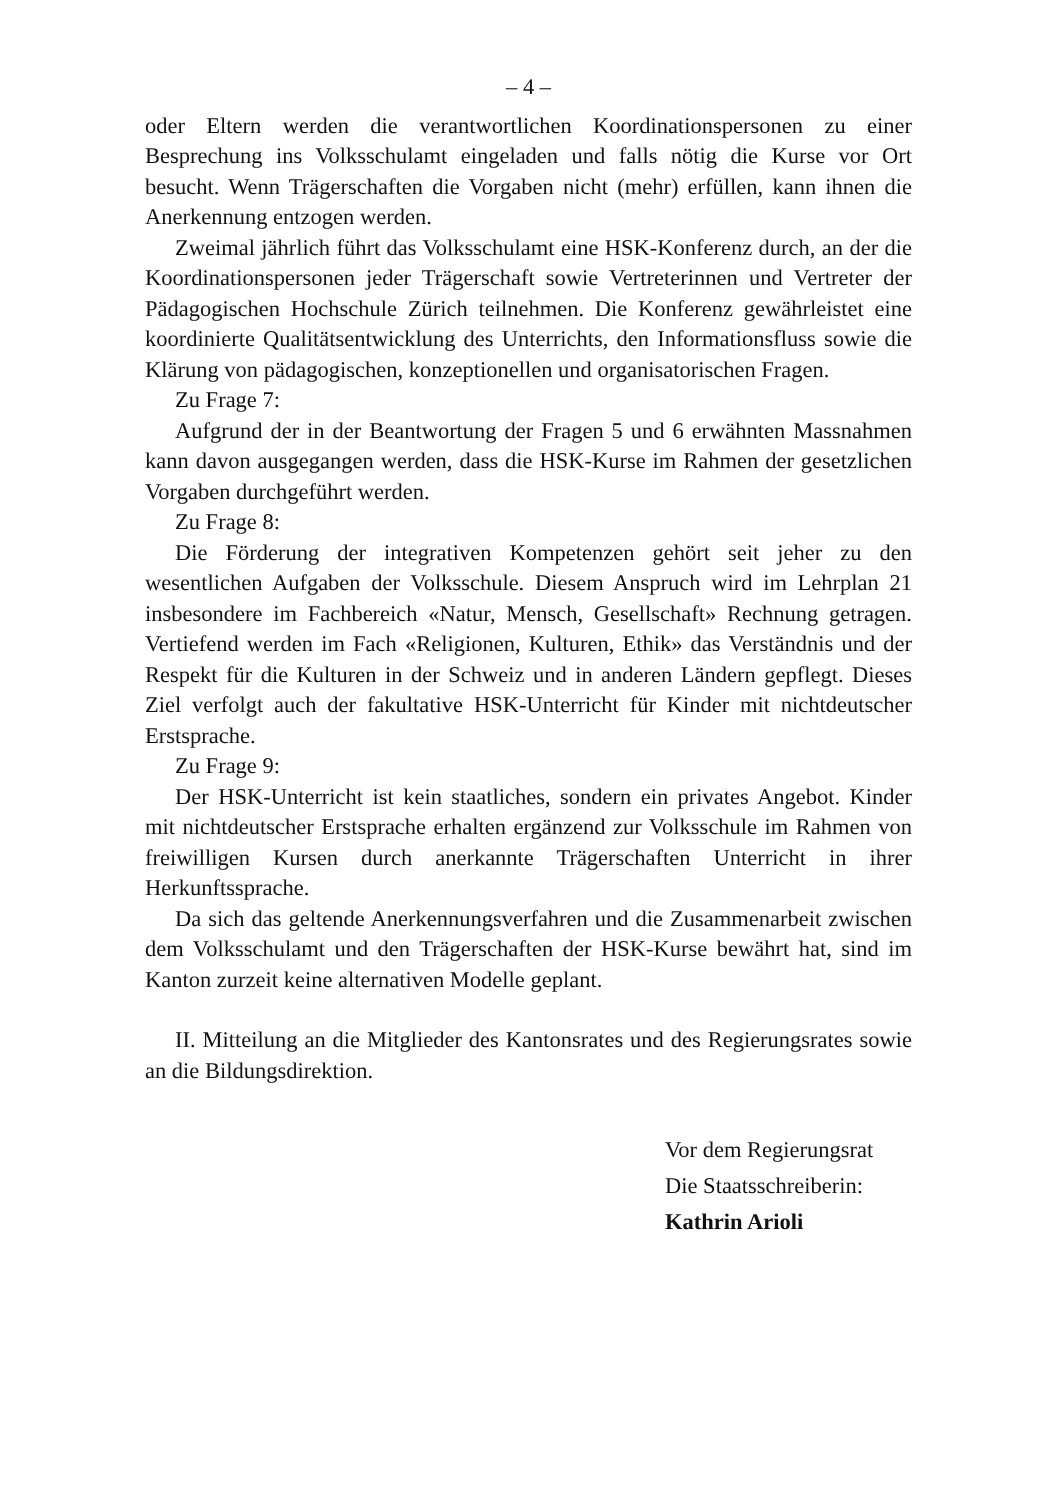– 4 –
oder Eltern werden die verantwortlichen Koordinationspersonen zu einer Besprechung ins Volksschulamt eingeladen und falls nötig die Kurse vor Ort besucht. Wenn Trägerschaften die Vorgaben nicht (mehr) erfüllen, kann ihnen die Anerkennung entzogen werden.
Zweimal jährlich führt das Volksschulamt eine HSK-Konferenz durch, an der die Koordinationspersonen jeder Trägerschaft sowie Vertreterinnen und Vertreter der Pädagogischen Hochschule Zürich teilnehmen. Die Konferenz gewährleistet eine koordinierte Qualitätsentwicklung des Unterrichts, den Informationsfluss sowie die Klärung von pädagogischen, konzeptionellen und organisatorischen Fragen.
Zu Frage 7:
Aufgrund der in der Beantwortung der Fragen 5 und 6 erwähnten Massnahmen kann davon ausgegangen werden, dass die HSK-Kurse im Rahmen der gesetzlichen Vorgaben durchgeführt werden.
Zu Frage 8:
Die Förderung der integrativen Kompetenzen gehört seit jeher zu den wesentlichen Aufgaben der Volksschule. Diesem Anspruch wird im Lehrplan 21 insbesondere im Fachbereich «Natur, Mensch, Gesellschaft» Rechnung getragen. Vertiefend werden im Fach «Religionen, Kulturen, Ethik» das Verständnis und der Respekt für die Kulturen in der Schweiz und in anderen Ländern gepflegt. Dieses Ziel verfolgt auch der fakultative HSK-Unterricht für Kinder mit nichtdeutscher Erstsprache.
Zu Frage 9:
Der HSK-Unterricht ist kein staatliches, sondern ein privates Angebot. Kinder mit nichtdeutscher Erstsprache erhalten ergänzend zur Volksschule im Rahmen von freiwilligen Kursen durch anerkannte Trägerschaften Unterricht in ihrer Herkunftssprache.
Da sich das geltende Anerkennungsverfahren und die Zusammenarbeit zwischen dem Volksschulamt und den Trägerschaften der HSK-Kurse bewährt hat, sind im Kanton zurzeit keine alternativen Modelle geplant.
II. Mitteilung an die Mitglieder des Kantonsrates und des Regierungsrates sowie an die Bildungsdirektion.
Vor dem Regierungsrat
Die Staatsschreiberin:
Kathrin Arioli